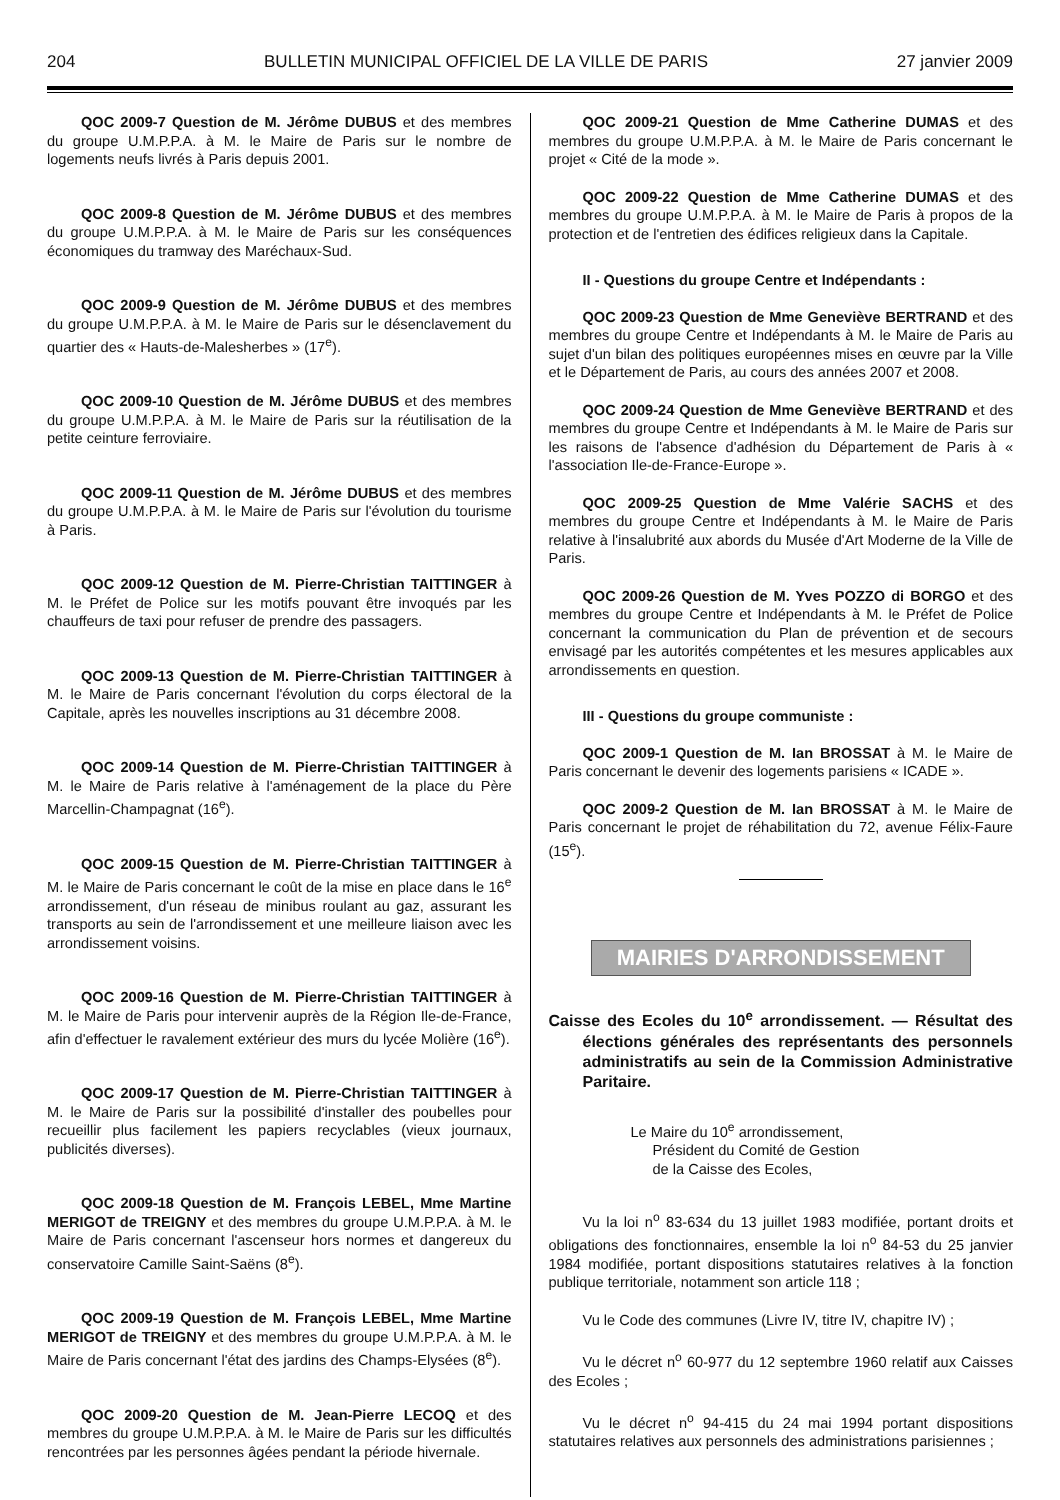204 BULLETIN MUNICIPAL OFFICIEL DE LA VILLE DE PARIS 27 janvier 2009
QOC 2009-7 Question de M. Jérôme DUBUS et des membres du groupe U.M.P.P.A. à M. le Maire de Paris sur le nombre de logements neufs livrés à Paris depuis 2001.
QOC 2009-8 Question de M. Jérôme DUBUS et des membres du groupe U.M.P.P.A. à M. le Maire de Paris sur les conséquences économiques du tramway des Maréchaux-Sud.
QOC 2009-9 Question de M. Jérôme DUBUS et des membres du groupe U.M.P.P.A. à M. le Maire de Paris sur le désenclavement du quartier des « Hauts-de-Malesherbes » (17<sup>e</sup>).
QOC 2009-10 Question de M. Jérôme DUBUS et des membres du groupe U.M.P.P.A. à M. le Maire de Paris sur la réutilisation de la petite ceinture ferroviaire.
QOC 2009-11 Question de M. Jérôme DUBUS et des membres du groupe U.M.P.P.A. à M. le Maire de Paris sur l'évolution du tourisme à Paris.
QOC 2009-12 Question de M. Pierre-Christian TAITTINGER à M. le Préfet de Police sur les motifs pouvant être invoqués par les chauffeurs de taxi pour refuser de prendre des passagers.
QOC 2009-13 Question de M. Pierre-Christian TAITTINGER à M. le Maire de Paris concernant l'évolution du corps électoral de la Capitale, après les nouvelles inscriptions au 31 décembre 2008.
QOC 2009-14 Question de M. Pierre-Christian TAITTINGER à M. le Maire de Paris relative à l'aménagement de la place du Père Marcellin-Champagnat (16<sup>e</sup>).
QOC 2009-15 Question de M. Pierre-Christian TAITTINGER à M. le Maire de Paris concernant le coût de la mise en place dans le 16<sup>e</sup> arrondissement, d'un réseau de minibus roulant au gaz, assurant les transports au sein de l'arrondissement et une meilleure liaison avec les arrondissement voisins.
QOC 2009-16 Question de M. Pierre-Christian TAITTINGER à M. le Maire de Paris pour intervenir auprès de la Région Ile-de-France, afin d'effectuer le ravalement extérieur des murs du lycée Molière (16<sup>e</sup>).
QOC 2009-17 Question de M. Pierre-Christian TAITTINGER à M. le Maire de Paris sur la possibilité d'installer des poubelles pour recueillir plus facilement les papiers recyclables (vieux journaux, publicités diverses).
QOC 2009-18 Question de M. François LEBEL, Mme Martine MERIGOT de TREIGNY et des membres du groupe U.M.P.P.A. à M. le Maire de Paris concernant l'ascenseur hors normes et dangereux du conservatoire Camille Saint-Saëns (8<sup>e</sup>).
QOC 2009-19 Question de M. François LEBEL, Mme Martine MERIGOT de TREIGNY et des membres du groupe U.M.P.P.A. à M. le Maire de Paris concernant l'état des jardins des Champs-Elysées (8<sup>e</sup>).
QOC 2009-20 Question de M. Jean-Pierre LECOQ et des membres du groupe U.M.P.P.A. à M. le Maire de Paris sur les difficultés rencontrées par les personnes âgées pendant la période hivernale.
QOC 2009-21 Question de Mme Catherine DUMAS et des membres du groupe U.M.P.P.A. à M. le Maire de Paris concernant le projet « Cité de la mode ».
QOC 2009-22 Question de Mme Catherine DUMAS et des membres du groupe U.M.P.P.A. à M. le Maire de Paris à propos de la protection et de l'entretien des édifices religieux dans la Capitale.
II - Questions du groupe Centre et Indépendants :
QOC 2009-23 Question de Mme Geneviève BERTRAND et des membres du groupe Centre et Indépendants à M. le Maire de Paris au sujet d'un bilan des politiques européennes mises en œuvre par la Ville et le Département de Paris, au cours des années 2007 et 2008.
QOC 2009-24 Question de Mme Geneviève BERTRAND et des membres du groupe Centre et Indépendants à M. le Maire de Paris sur les raisons de l'absence d'adhésion du Département de Paris à « l'association Ile-de-France-Europe ».
QOC 2009-25 Question de Mme Valérie SACHS et des membres du groupe Centre et Indépendants à M. le Maire de Paris relative à l'insalubrité aux abords du Musée d'Art Moderne de la Ville de Paris.
QOC 2009-26 Question de M. Yves POZZO di BORGO et des membres du groupe Centre et Indépendants à M. le Préfet de Police concernant la communication du Plan de prévention et de secours envisagé par les autorités compétentes et les mesures applicables aux arrondissements en question.
III - Questions du groupe communiste :
QOC 2009-1 Question de M. Ian BROSSAT à M. le Maire de Paris concernant le devenir des logements parisiens « ICADE ».
QOC 2009-2 Question de M. Ian BROSSAT à M. le Maire de Paris concernant le projet de réhabilitation du 72, avenue Félix-Faure (15<sup>e</sup>).
MAIRIES D'ARRONDISSEMENT
Caisse des Ecoles du 10<sup>e</sup> arrondissement. — Résultat des élections générales des représentants des personnels administratifs au sein de la Commission Administrative Paritaire.
Le Maire du 10<sup>e</sup> arrondissement,
Président du Comité de Gestion
de la Caisse des Ecoles,
Vu la loi n<sup>o</sup> 83-634 du 13 juillet 1983 modifiée, portant droits et obligations des fonctionnaires, ensemble la loi n<sup>o</sup> 84-53 du 25 janvier 1984 modifiée, portant dispositions statutaires relatives à la fonction publique territoriale, notamment son article 118 ;
Vu le Code des communes (Livre IV, titre IV, chapitre IV) ;
Vu le décret n<sup>o</sup> 60-977 du 12 septembre 1960 relatif aux Caisses des Ecoles ;
Vu le décret n<sup>o</sup> 94-415 du 24 mai 1994 portant dispositions statutaires relatives aux personnels des administrations parisiennes ;